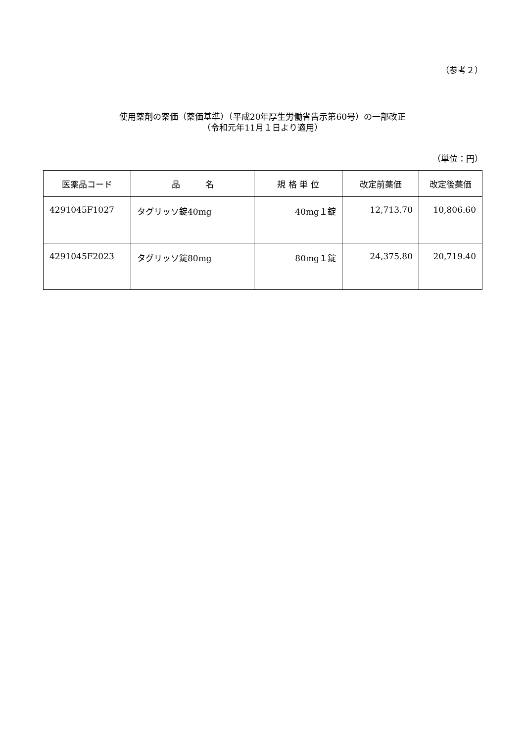（参考２）
使用薬剤の薬価（薬価基準）（平成20年厚生労働省告示第60号）の一部改正
（令和元年11月１日より適用）
（単位：円）
| 医薬品コード | 品 名 | 規 格 単 位 | 改定前薬価 | 改定後薬価 |
| --- | --- | --- | --- | --- |
| 4291045F1027 | タグリッソ錠40mg | 40mg１錠 | 12,713.70 | 10,806.60 |
| 4291045F2023 | タグリッソ錠80mg | 80mg１錠 | 24,375.80 | 20,719.40 |